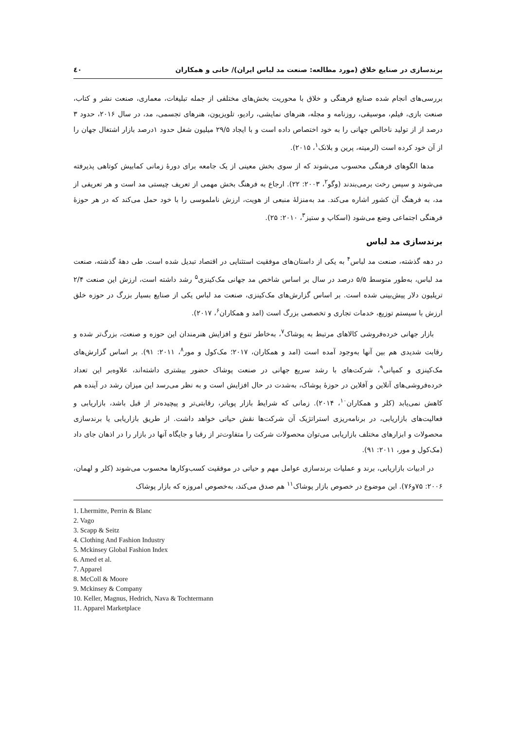برندسازی در صنایع خلاق (مورد مطالعه: صنعت مد لباس ایران)/ خانی و همکاران ٤٠
بررسی‌های انجام شده صنایع فرهنگی و خلاق با محوریت بخش‌های مختلفی از جمله تبلیغات، معماری، صنعت نشر و کتاب، صنعت بازی، فیلم، موسیقی، روزنامه و مجله، هنرهای نمایشی، رادیو، تلویزیون، هنرهای تجسمی، مد، در سال ۲۰۱۶، حدود ۳ درصد از از تولید ناخالص جهانی را به خود اختصاص داده است و با ایجاد ۲۹/۵ میلیون شغل حدود ۱درصد بازار اشتغال جهان را از آن خود کرده است (لرمیته، پرین و بلانک<sup>۱</sup>، ۲۰۱۵).
مدها الگوهای فرهنگی محسوب می‌شوند که از سوی بخش معینی از یک جامعه برای دورهٔ زمانی کمابیش کوتاهی پذیرفته می‌شوند و سپس رخت برمی‌بندند (وگو<sup>۲</sup>، ۲۰۰۳: ۲۲). ارجاع به فرهنگ بخش مهمی از تعریف چیستی مد است و هر تعریفی از مد، به فرهنگ آن کشور اشاره می‌کند. مد به‌منزلهٔ منبعی از هویت، ارزش ناملموسی را با خود حمل می‌کند که در هر حوزهٔ فرهنگی اجتماعی وضع می‌شود (اسکاپ و ستیز<sup>۳</sup>، ۲۰۱۰: ۲۵).
برندسازی مد لباس
در دهه گذشته، صنعت مد لباس<sup>۴</sup> به یکی از داستان‌های موفقیت استثنایی در اقتصاد تبدیل شده است. طی دههٔ گذشته، صنعت مد لباس، به‌طور متوسط ۵/۵ درصد در سال بر اساس شاخص مد جهانی مک‌کینزی<sup>۵</sup> رشد داشته است، ارزش این صنعت ۲/۴ تریلیون دلار پیش‌بینی شده است. بر اساس گزارش‌های مک‌کینزی، صنعت مد لباس یکی از صنایع بسیار بزرگ در حوزه خلق ارزش با سیستم توزیع، خدمات تجاری و تخصصی بزرگ است (امد و همکاران<sup>۶</sup>، ۲۰۱۷).
بازار جهانی خرده‌فروشی کالاهای مرتبط به پوشاک<sup>۷</sup>، به‌خاطر تنوع و افزایش هنرمندان این حوزه و صنعت، بزرگ‌تر شده و رقابت شدیدی هم بین آنها به‌وجود آمده است (امد و همکاران، ۲۰۱۷؛ مک‌کول و مور<sup>۸</sup>، ۲۰۱۱: ۹۱). بر اساس گزارش‌های مک‌کینزی و کمپانی<sup>۹</sup>، شرکت‌های با رشد سریع جهانی در صنعت پوشاک حضور بیشتری داشته‌اند، علاوه‌بر این تعداد خرده‌فروشی‌های آنلاین و آفلاین در حوزهٔ پوشاک، به‌شدت در حال افزایش است و به نظر می‌رسد این میزان رشد در آینده هم کاهش نمی‌یابد (کلر و همکاران<sup>۱۰</sup>، ۲۰۱۴). زمانی که شرایط بازار پویاتر، رقابتی‌تر و پیچیده‌تر از قبل باشد، بازاریابی و فعالیت‌های بازاریابی، در برنامه‌ریزی استراتژیک آن شرکت‌ها نقش حیاتی خواهد داشت. از طریق بازاریابی یا برندسازی محصولات و ابزارهای مختلف بازاریابی می‌توان محصولات شرکت را متفاوت‌تر از رقبا و جایگاه آنها در بازار را در اذهان جای داد (مک‌کول و مور، ۲۰۱۱: ۹۱).
در ادبیات بازاریابی، برند و عملیات برندسازی عوامل مهم و حیاتی در موفقیت کسب‌وکارها محسوب می‌شوند (کلر و لهمان، ۲۰۰۶: ۷۵و۷۶). این موضوع در خصوص بازار پوشاک<sup>۱۱</sup> هم صدق می‌کند، به‌خصوص امروزه که بازار پوشاک
1. Lhermitte, Perrin & Blanc
2. Vago
3. Scapp & Seitz
4. Clothing And Fashion Industry
5. Mckinsey Global Fashion Index
6. Amed et al.
7. Apparel
8. McColl & Moore
9. Mckinsey & Company
10. Keller, Magnus, Hedrich, Nava & Tochtermann
11. Apparel Marketplace